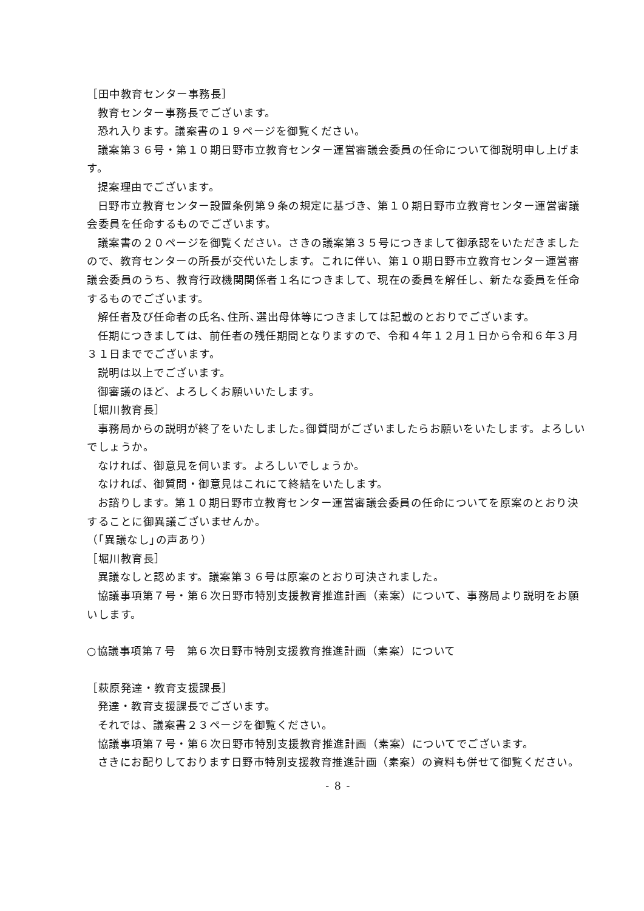［田中教育センター事務長］
教育センター事務長でございます。
恐れ入ります。議案書の１９ページを御覧ください。
議案第３６号・第１０期日野市立教育センター運営審議会委員の任命について御説明申し上げます。
提案理由でございます。
日野市立教育センター設置条例第９条の規定に基づき、第１０期日野市立教育センター運営審議会委員を任命するものでございます。
議案書の２０ページを御覧ください。さきの議案第３５号につきまして御承認をいただきましたので、教育センターの所長が交代いたします。これに伴い、第１０期日野市立教育センター運営審議会委員のうち、教育行政機関関係者１名につきまして、現在の委員を解任し、新たな委員を任命するものでございます。
解任者及び任命者の氏名､住所､選出母体等につきましては記載のとおりでございます。
任期につきましては、前任者の残任期間となりますので、令和４年１２月１日から令和６年３月３１日まででございます。
説明は以上でございます。
御審議のほど、よろしくお願いいたします。
［堀川教育長］
事務局からの説明が終了をいたしました｡御質問がございましたらお願いをいたします。よろしいでしょうか。
なければ、御意見を伺います。よろしいでしょうか。
なければ、御質問・御意見はこれにて終結をいたします。
お諮りします。第１０期日野市立教育センター運営審議会委員の任命についてを原案のとおり決することに御異議ございませんか。
（｢異議なし｣の声あり）
［堀川教育長］
異議なしと認めます。議案第３６号は原案のとおり可決されました。
協議事項第７号・第６次日野市特別支援教育推進計画（素案）について、事務局より説明をお願いします。
○協議事項第７号　第６次日野市特別支援教育推進計画（素案）について
［萩原発達・教育支援課長］
発達・教育支援課長でございます。
それでは、議案書２３ページを御覧ください。
協議事項第７号・第６次日野市特別支援教育推進計画（素案）についてでございます。
さきにお配りしております日野市特別支援教育推進計画（素案）の資料も併せて御覧ください。
- 8 -